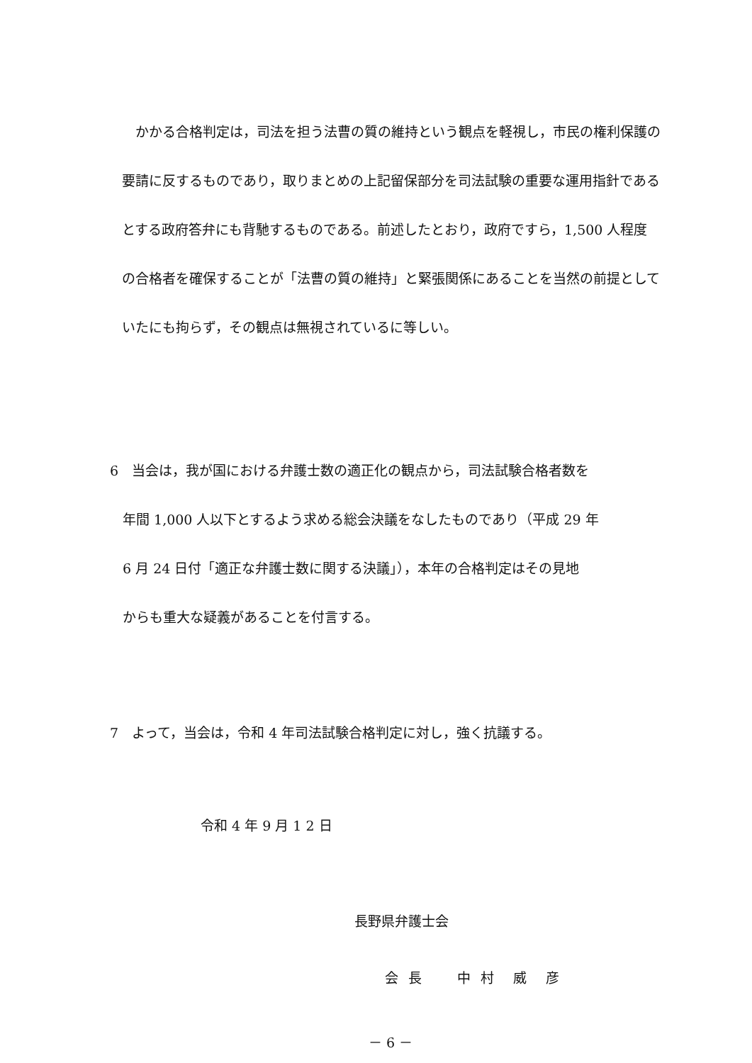かかる合格判定は，司法を担う法曹の質の維持という観点を軽視し，市民の権利保護の要請に反するものであり，取りまとめの上記留保部分を司法試験の重要な運用指針であるとする政府答弁にも背馳するものである。前述したとおり，政府ですら，1,500 人程度の合格者を確保することが「法曹の質の維持」と緊張関係にあることを当然の前提としていたにも拘らず，その観点は無視されているに等しい。
6　当会は，我が国における弁護士数の適正化の観点から，司法試験合格者数を
年間 1,000 人以下とするよう求める総会決議をなしたものであり（平成 29 年
6 月 24 日付「適正な弁護士数に関する決議」），本年の合格判定はその見地
からも重大な疑義があることを付言する。
7　よって，当会は，令和 4 年司法試験合格判定に対し，強く抗議する。
令和 4 年 9 月 1 2 日
長野県弁護士会
会 長　　中 村　威　彦
－ 6 －